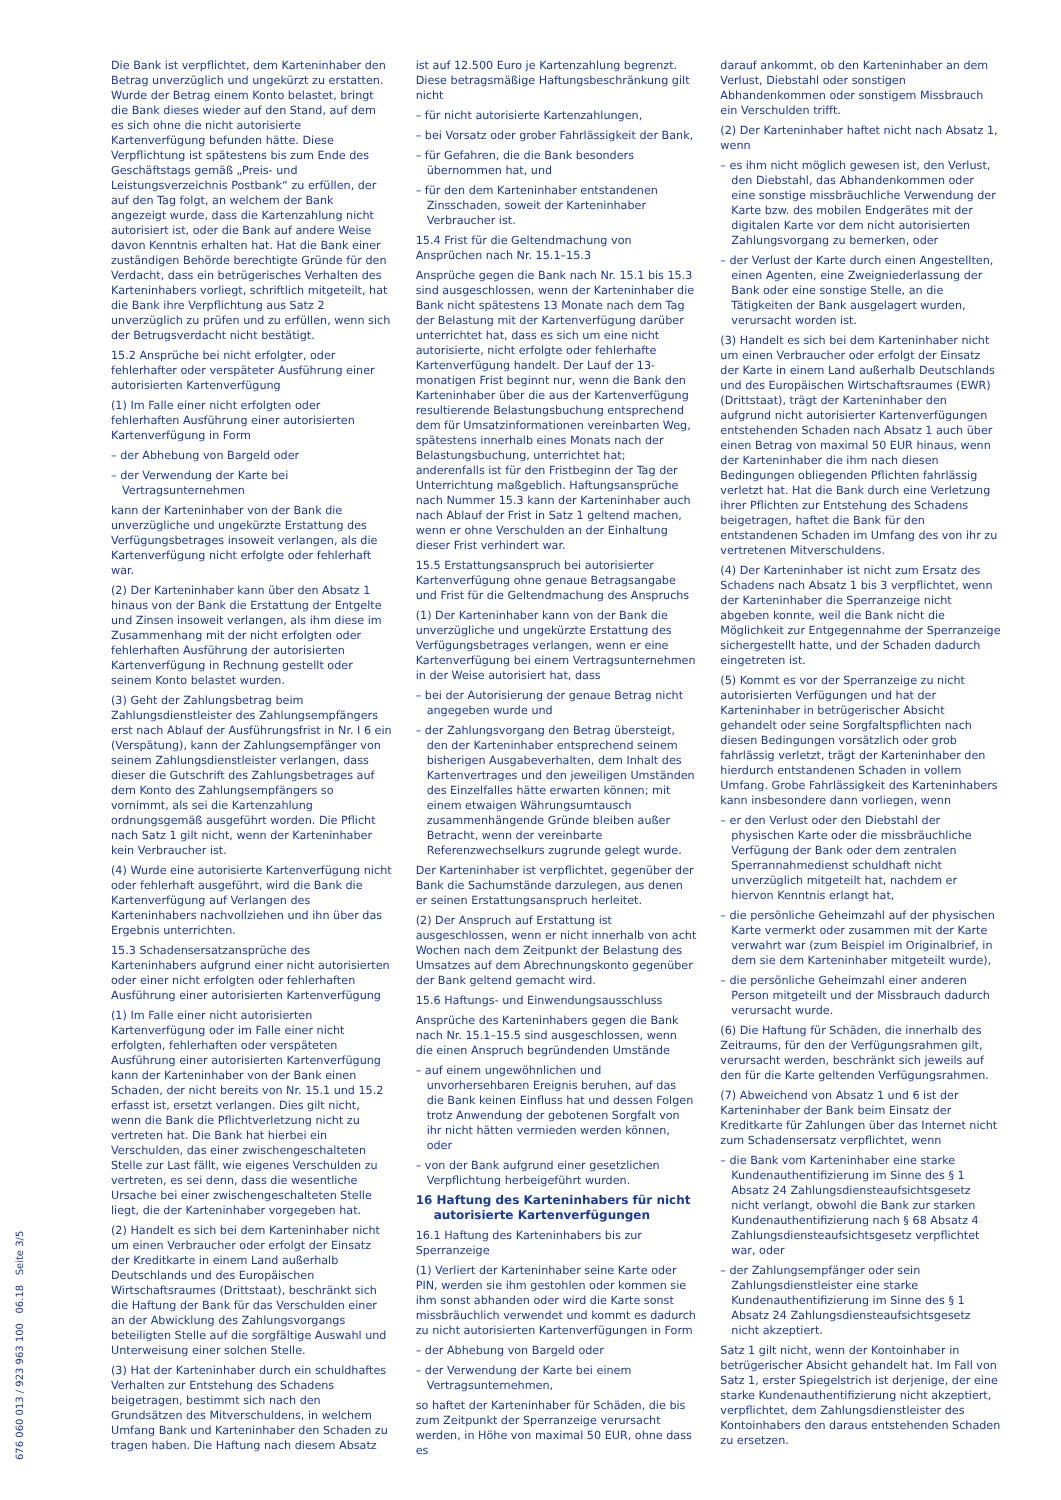Die Bank ist verpflichtet, dem Karteninhaber den Betrag unverzüglich und ungekürzt zu erstatten. Wurde der Betrag einem Konto belastet, bringt die Bank dieses wieder auf den Stand, auf dem es sich ohne die nicht autorisierte Kartenverfügung befunden hätte. Diese Verpflichtung ist spätestens bis zum Ende des Geschäftstags gemäß „Preis- und Leistungsverzeichnis Postbank“ zu erfüllen, der auf den Tag folgt, an welchem der Bank angezeigt wurde, dass die Kartenzahlung nicht autorisiert ist, oder die Bank auf andere Weise davon Kenntnis erhalten hat. Hat die Bank einer zuständigen Behörde berechtigte Gründe für den Verdacht, dass ein betrügerisches Verhalten des Karteninhabers vorliegt, schriftlich mitgeteilt, hat die Bank ihre Verpflichtung aus Satz 2 unverzüglich zu prüfen und zu erfüllen, wenn sich der Betrugsverdacht nicht bestätigt.
15.2 Ansprüche bei nicht erfolgter, oder fehlerhafter oder verspäteter Ausführung einer autorisierten Kartenverfügung
(1) Im Falle einer nicht erfolgten oder fehlerhaften Ausführung einer autorisierten Kartenverfügung in Form
– der Abhebung von Bargeld oder
– der Verwendung der Karte bei Vertragsunternehmen
kann der Karteninhaber von der Bank die unverzügliche und ungekürzte Erstattung des Verfügungsbetrages insoweit verlangen, als die Kartenverfügung nicht erfolgte oder fehlerhaft war.
(2) Der Karteninhaber kann über den Absatz 1 hinaus von der Bank die Erstattung der Entgelte und Zinsen insoweit verlangen, als ihm diese im Zusammenhang mit der nicht erfolgten oder fehlerhaften Ausführung der autorisierten Kartenverfügung in Rechnung gestellt oder seinem Konto belastet wurden.
(3) Geht der Zahlungsbetrag beim Zahlungsdienstleister des Zahlungsempfängers erst nach Ablauf der Ausführungsfrist in Nr. I 6 ein (Verspätung), kann der Zahlungsempfänger von seinem Zahlungsdienstleister verlangen, dass dieser die Gutschrift des Zahlungsbetrages auf dem Konto des Zahlungsempfängers so vornimmt, als sei die Kartenzahlung ordnungsgemäß ausgeführt worden. Die Pflicht nach Satz 1 gilt nicht, wenn der Karteninhaber kein Verbraucher ist.
(4) Wurde eine autorisierte Kartenverfügung nicht oder fehlerhaft ausgeführt, wird die Bank die Kartenverfügung auf Verlangen des Karteninhabers nachvollziehen und ihn über das Ergebnis unterrichten.
15.3 Schadensersatzansprüche des Karteninhabers aufgrund einer nicht autorisierten oder einer nicht erfolgten oder fehlerhaften Ausführung einer autorisierten Kartenverfügung
(1) Im Falle einer nicht autorisierten Kartenverfügung oder im Falle einer nicht erfolgten, fehlerhaften oder verspäteten Ausführung einer autorisierten Kartenverfügung kann der Karteninhaber von der Bank einen Schaden, der nicht bereits von Nr. 15.1 und 15.2 erfasst ist, ersetzt verlangen. Dies gilt nicht, wenn die Bank die Pflichtverletzung nicht zu vertreten hat. Die Bank hat hierbei ein Verschulden, das einer zwischengeschalteten Stelle zur Last fällt, wie eigenes Verschulden zu vertreten, es sei denn, dass die wesentliche Ursache bei einer zwischengeschalteten Stelle liegt, die der Karteninhaber vorgegeben hat.
(2) Handelt es sich bei dem Karteninhaber nicht um einen Verbraucher oder erfolgt der Einsatz der Kreditkarte in einem Land außerhalb Deutschlands und des Europäischen Wirtschaftsraumes (Drittstaat), beschränkt sich die Haftung der Bank für das Verschulden einer an der Abwicklung des Zahlungsvorgangs beteiligten Stelle auf die sorgfältige Auswahl und Unterweisung einer solchen Stelle.
(3) Hat der Karteninhaber durch ein schuldhaftes Verhalten zur Entstehung des Schadens beigetragen, bestimmt sich nach den Grundsätzen des Mitverschuldens, in welchem Umfang Bank und Karteninhaber den Schaden zu tragen haben. Die Haftung nach diesem Absatz
ist auf 12.500 Euro je Kartenzahlung begrenzt. Diese betragsmäßige Haftungsbeschränkung gilt nicht
– für nicht autorisierte Kartenzahlungen,
– bei Vorsatz oder grober Fahrlässigkeit der Bank,
– für Gefahren, die die Bank besonders übernommen hat, und
– für den dem Karteninhaber entstandenen Zinsschaden, soweit der Karteninhaber Verbraucher ist.
15.4 Frist für die Geltendmachung von Ansprüchen nach Nr. 15.1–15.3
Ansprüche gegen die Bank nach Nr. 15.1 bis 15.3 sind ausgeschlossen, wenn der Karteninhaber die Bank nicht spätestens 13 Monate nach dem Tag der Belastung mit der Kartenverfügung darüber unterrichtet hat, dass es sich um eine nicht autorisierte, nicht erfolgte oder fehlerhafte Kartenverfügung handelt. Der Lauf der 13-monatigen Frist beginnt nur, wenn die Bank den Karteninhaber über die aus der Kartenverfügung resultierende Belastungsbuchung entsprechend dem für Umsatzinformationen vereinbarten Weg, spätestens innerhalb eines Monats nach der Belastungsbuchung, unterrichtet hat; anderenfalls ist für den Fristbeginn der Tag der Unterrichtung maßgeblich. Haftungsansprüche nach Nummer 15.3 kann der Karteninhaber auch nach Ablauf der Frist in Satz 1 geltend machen, wenn er ohne Verschulden an der Einhaltung dieser Frist verhindert war.
15.5 Erstattungsanspruch bei autorisierter Kartenverfügung ohne genaue Betragsangabe und Frist für die Geltendmachung des Anspruchs
(1) Der Karteninhaber kann von der Bank die unverzügliche und ungekürzte Erstattung des Verfügungsbetrages verlangen, wenn er eine Kartenverfügung bei einem Vertragsunternehmen in der Weise autorisiert hat, dass
– bei der Autorisierung der genaue Betrag nicht angegeben wurde und
– der Zahlungsvorgang den Betrag übersteigt, den der Karteninhaber entsprechend seinem bisherigen Ausgabeverhalten, dem Inhalt des Kartenvertrages und den jeweiligen Umständen des Einzelfalles hätte erwarten können; mit einem etwaigen Währungsumtausch zusammenhängende Gründe bleiben außer Betracht, wenn der vereinbarte Referenzwechselkurs zugrunde gelegt wurde.
Der Karteninhaber ist verpflichtet, gegenüber der Bank die Sachumstände darzulegen, aus denen er seinen Erstattungsanspruch herleitet.
(2) Der Anspruch auf Erstattung ist ausgeschlossen, wenn er nicht innerhalb von acht Wochen nach dem Zeitpunkt der Belastung des Umsatzes auf dem Abrechnungskonto gegenüber der Bank geltend gemacht wird.
15.6 Haftungs- und Einwendungsausschluss
Ansprüche des Karteninhabers gegen die Bank nach Nr. 15.1–15.5 sind ausgeschlossen, wenn die einen Anspruch begründenden Umstände
– auf einem ungewöhnlichen und unvorhersehbaren Ereignis beruhen, auf das die Bank keinen Einfluss hat und dessen Folgen trotz Anwendung der gebotenen Sorgfalt von ihr nicht hätten vermieden werden können, oder
– von der Bank aufgrund einer gesetzlichen Verpflichtung herbeigeführt wurden.
16 Haftung des Karteninhabers für nicht autorisierte Kartenverfügungen
16.1 Haftung des Karteninhabers bis zur Sperranzeige
(1) Verliert der Karteninhaber seine Karte oder PIN, werden sie ihm gestohlen oder kommen sie ihm sonst abhanden oder wird die Karte sonst missbräuchlich verwendet und kommt es dadurch zu nicht autorisierten Kartenverfügungen in Form
– der Abhebung von Bargeld oder
– der Verwendung der Karte bei einem Vertragsunternehmen,
so haftet der Karteninhaber für Schäden, die bis zum Zeitpunkt der Sperranzeige verursacht werden, in Höhe von maximal 50 EUR, ohne dass es
darauf ankommt, ob den Karteninhaber an dem Verlust, Diebstahl oder sonstigen Abhandenkommen oder sonstigem Missbrauch ein Verschulden trifft.
(2) Der Karteninhaber haftet nicht nach Absatz 1, wenn
– es ihm nicht möglich gewesen ist, den Verlust, den Diebstahl, das Abhandenkommen oder eine sonstige missbräuchliche Verwendung der Karte bzw. des mobilen Endgerätes mit der digitalen Karte vor dem nicht autorisierten Zahlungsvorgang zu bemerken, oder
– der Verlust der Karte durch einen Angestellten, einen Agenten, eine Zweigniederlassung der Bank oder eine sonstige Stelle, an die Tätigkeiten der Bank ausgelagert wurden, verursacht worden ist.
(3) Handelt es sich bei dem Karteninhaber nicht um einen Verbraucher oder erfolgt der Einsatz der Karte in einem Land außerhalb Deutschlands und des Europäischen Wirtschaftsraumes (EWR) (Drittstaat), trägt der Karteninhaber den aufgrund nicht autorisierter Kartenverfügungen entstehenden Schaden nach Absatz 1 auch über einen Betrag von maximal 50 EUR hinaus, wenn der Karteninhaber die ihm nach diesen Bedingungen obliegenden Pflichten fahrlässig verletzt hat. Hat die Bank durch eine Verletzung ihrer Pflichten zur Entstehung des Schadens beigetragen, haftet die Bank für den entstandenen Schaden im Umfang des von ihr zu vertretenen Mitverschuldens.
(4) Der Karteninhaber ist nicht zum Ersatz des Schadens nach Absatz 1 bis 3 verpflichtet, wenn der Karteninhaber die Sperranzeige nicht abgeben konnte, weil die Bank nicht die Möglichkeit zur Entgegennahme der Sperranzeige sichergestellt hatte, und der Schaden dadurch eingetreten ist.
(5) Kommt es vor der Sperranzeige zu nicht autorisierten Verfügungen und hat der Karteninhaber in betrügerischer Absicht gehandelt oder seine Sorgfaltspflichten nach diesen Bedingungen vorsätzlich oder grob fahrlässig verletzt, trägt der Karteninhaber den hierdurch entstandenen Schaden in vollem Umfang. Grobe Fahrlässigkeit des Karteninhabers kann insbesondere dann vorliegen, wenn
– er den Verlust oder den Diebstahl der physischen Karte oder die missbräuchliche Verfügung der Bank oder dem zentralen Sperrannahmedienst schuldhaft nicht unverzüglich mitgeteilt hat, nachdem er hiervon Kenntnis erlangt hat,
– die persönliche Geheimzahl auf der physischen Karte vermerkt oder zusammen mit der Karte verwahrt war (zum Beispiel im Originalbrief, in dem sie dem Karteninhaber mitgeteilt wurde),
– die persönliche Geheimzahl einer anderen Person mitgeteilt und der Missbrauch dadurch verursacht wurde.
(6) Die Haftung für Schäden, die innerhalb des Zeitraums, für den der Verfügungsrahmen gilt, verursacht werden, beschränkt sich jeweils auf den für die Karte geltenden Verfügungsrahmen.
(7) Abweichend von Absatz 1 und 6 ist der Karteninhaber der Bank beim Einsatz der Kreditkarte für Zahlungen über das Internet nicht zum Schadensersatz verpflichtet, wenn
– die Bank vom Karteninhaber eine starke Kundenauthentifizierung im Sinne des § 1 Absatz 24 Zahlungsdiensteaufsichtsgesetz nicht verlangt, obwohl die Bank zur starken Kundenauthentifizierung nach § 68 Absatz 4 Zahlungsdiensteaufsichtsgesetz verpflichtet war, oder
– der Zahlungsempfänger oder sein Zahlungsdienstleister eine starke Kundenauthentifizierung im Sinne des § 1 Absatz 24 Zahlungsdiensteaufsichtsgesetz nicht akzeptiert.
Satz 1 gilt nicht, wenn der Kontoinhaber in betrügerischer Absicht gehandelt hat. Im Fall von Satz 1, erster Spiegelstrich ist derjenige, der eine starke Kundenauthentifizierung nicht akzeptiert, verpflichtet, dem Zahlungsdienstleister des Kontoinhabers den daraus entstehenden Schaden zu ersetzen.
676 060 013 / 923 963 100 06.18 Seite 3/5